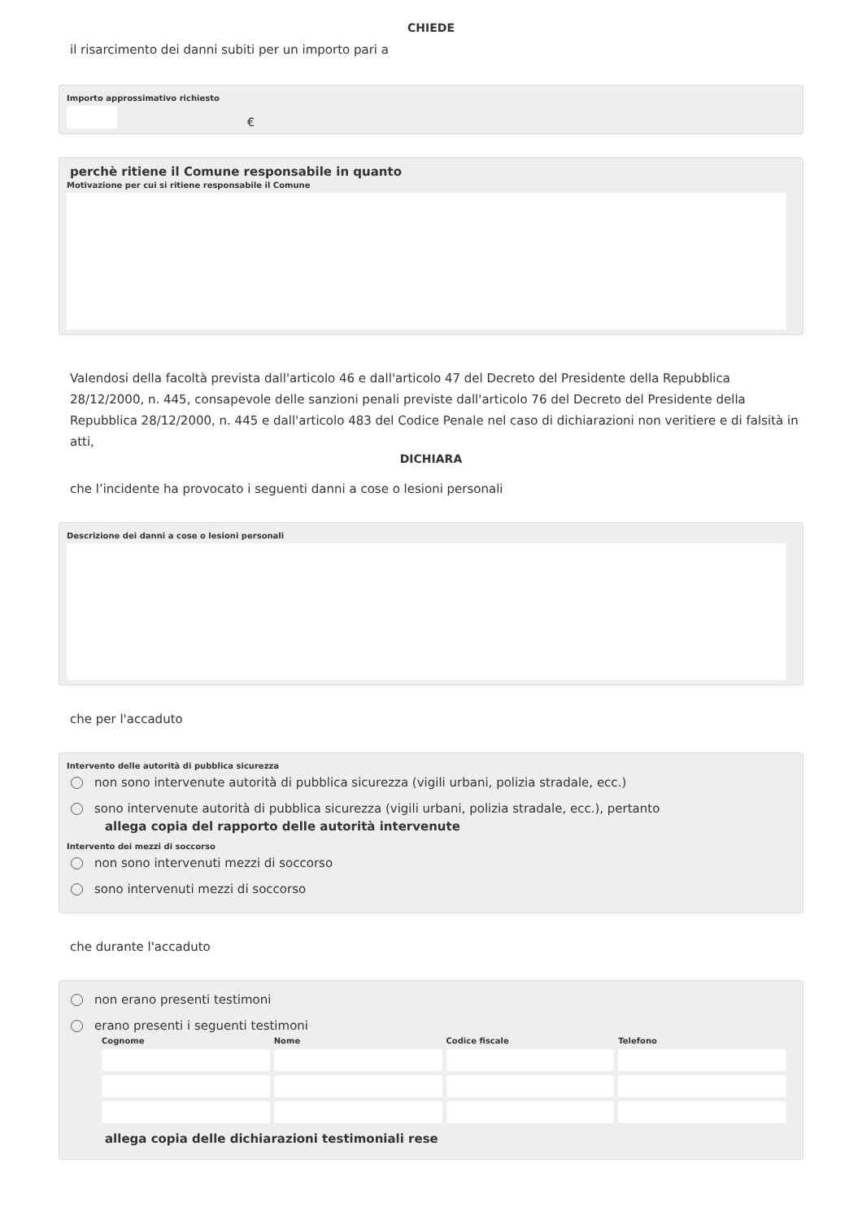CHIEDE
il risarcimento dei danni subiti per un importo pari a
Importo approssimativo richiesto
€
perchè ritiene il Comune responsabile in quanto
Motivazione per cui si ritiene responsabile il Comune
Valendosi della facoltà prevista dall'articolo 46 e dall'articolo 47 del Decreto del Presidente della Repubblica 28/12/2000, n. 445, consapevole delle sanzioni penali previste dall'articolo 76 del Decreto del Presidente della Repubblica 28/12/2000, n. 445 e dall'articolo 483 del Codice Penale nel caso di dichiarazioni non veritiere e di falsità in atti,
DICHIARA
che l’incidente ha provocato i seguenti danni a cose o lesioni personali
Descrizione dei danni a cose o lesioni personali
che per l'accaduto
Intervento delle autorità di pubblica sicurezza
non sono intervenute autorità di pubblica sicurezza (vigili urbani, polizia stradale, ecc.)
sono intervenute autorità di pubblica sicurezza (vigili urbani, polizia stradale, ecc.), pertanto
allega copia del rapporto delle autorità intervenute
Intervento dei mezzi di soccorso
non sono intervenuti mezzi di soccorso
sono intervenuti mezzi di soccorso
che durante l'accaduto
non erano presenti testimoni
erano presenti i seguenti testimoni
Cognome
Nome
Codice fiscale
Telefono
allega copia delle dichiarazioni testimoniali rese